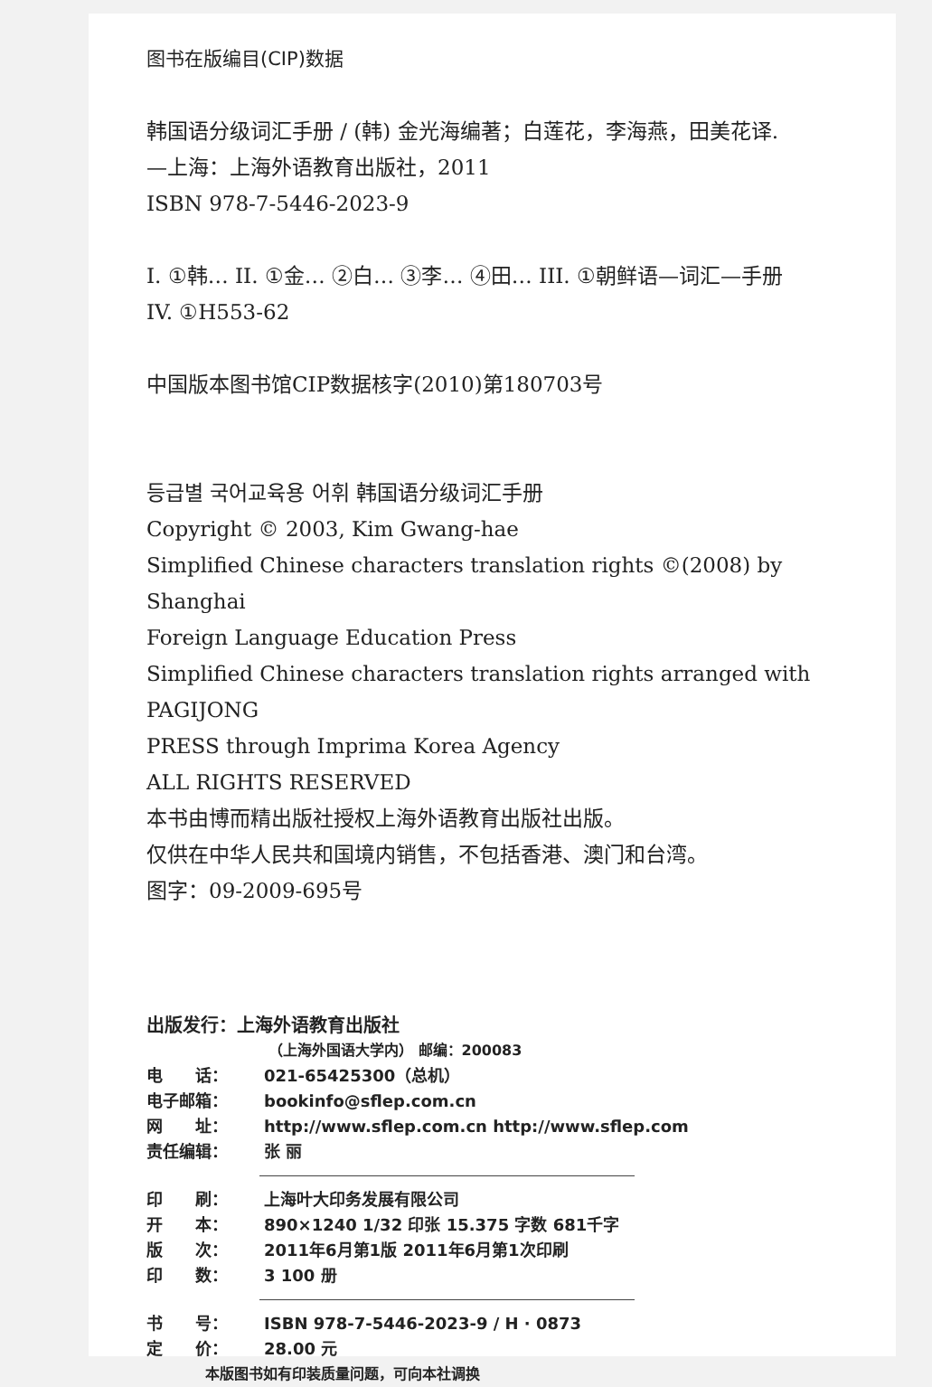图书在版编目(CIP)数据
韩国语分级词汇手册 / (韩) 金光海编著；白莲花，李海燕，田美花译.
—上海：上海外语教育出版社，2011
ISBN 978-7-5446-2023-9
I. ①韩… II. ①金… ②白… ③李… ④田… III. ①朝鲜语—词汇—手册
IV. ①H553-62
中国版本图书馆CIP数据核字(2010)第180703号
등급별 국어교육용 어휘 韩国语分级词汇手册
Copyright © 2003, Kim Gwang-hae
Simplified Chinese characters translation rights ©(2008) by Shanghai
Foreign Language Education Press
Simplified Chinese characters translation rights arranged with PAGIJONG
PRESS through Imprima Korea Agency
ALL RIGHTS RESERVED
本书由博而精出版社授权上海外语教育出版社出版。
仅供在中华人民共和国境内销售，不包括香港、澳门和台湾。
图字：09-2009-695号
出版发行：上海外语教育出版社
（上海外国语大学内） 邮编：200083
电　　话： 021-65425300（总机）
电子邮箱： bookinfo@sflep.com.cn
网　　址： http://www.sflep.com.cn http://www.sflep.com
责任编辑： 张 丽
印　　刷： 上海叶大印务发展有限公司
开　　本： 890×1240 1/32 印张 15.375 字数 681千字
版　　次： 2011年6月第1版 2011年6月第1次印刷
印　　数： 3 100 册
书　　号： ISBN 978-7-5446-2023-9 / H · 0873
定　　价： 28.00 元
本版图书如有印装质量问题，可向本社调换